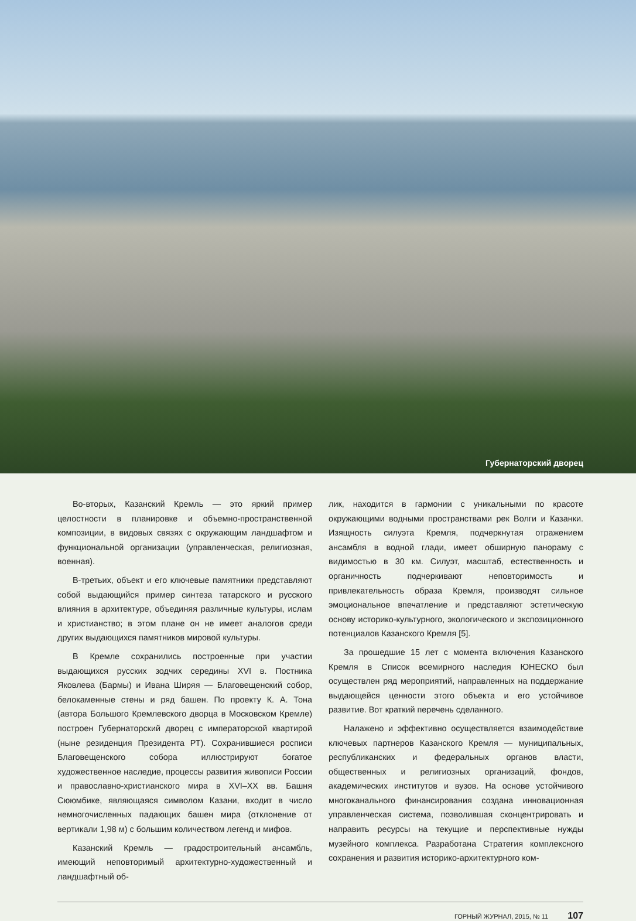Губернаторский дворец
Во-вторых, Казанский Кремль — это яркий пример целостности в планировке и объемно-пространственной композиции, в видовых связях с окружающим ландшафтом и функциональной организации (управленческая, религиозная, военная).
В-третьих, объект и его ключевые памятники представляют собой выдающийся пример синтеза татарского и русского влияния в архитектуре, объединяя различные культуры, ислам и христианство; в этом плане он не имеет аналогов среди других выдающихся памятников мировой культуры.
В Кремле сохранились построенные при участии выдающихся русских зодчих середины XVI в. Постника Яковлева (Бармы) и Ивана Ширяя — Благовещенский собор, белокаменные стены и ряд башен. По проекту К. А. Тона (автора Большого Кремлевского дворца в Московском Кремле) построен Губернаторский дворец с императорской квартирой (ныне резиденция Президента РТ). Сохранившиеся росписи Благовещенского собора иллюстрируют богатое художественное наследие, процессы развития живописи России и православно-христианского мира в XVI–XX вв. Башня Сююмбике, являющаяся символом Казани, входит в число немногочисленных падающих башен мира (отклонение от вертикали 1,98 м) с большим количеством легенд и мифов.
Казанский Кремль — градостроительный ансамбль, имеющий неповторимый архитектурно-художественный и ландшафтный об-
лик, находится в гармонии с уникальными по красоте окружающими водными пространствами рек Волги и Казанки. Изящность силуэта Кремля, подчеркнутая отражением ансамбля в водной глади, имеет обширную панораму с видимостью в 30 км. Силуэт, масштаб, естественность и органичность подчеркивают неповторимость и привлекательность образа Кремля, производят сильное эмоциональное впечатление и представляют эстетическую основу историко-культурного, экологического и экспозиционного потенциалов Казанского Кремля [5].
За прошедшие 15 лет с момента включения Казанского Кремля в Список всемирного наследия ЮНЕСКО был осуществлен ряд мероприятий, направленных на поддержание выдающейся ценности этого объекта и его устойчивое развитие. Вот краткий перечень сделанного.
Налажено и эффективно осуществляется взаимодействие ключевых партнеров Казанского Кремля — муниципальных, республиканских и федеральных органов власти, общественных и религиозных организаций, фондов, академических институтов и вузов. На основе устойчивого многоканального финансирования создана инновационная управленческая система, позволившая сконцентрировать и направить ресурсы на текущие и перспективные нужды музейного комплекса. Разработана Стратегия комплексного сохранения и развития историко-архитектурного ком-
ГОРНЫЙ ЖУРНАЛ, 2015, № 11 107